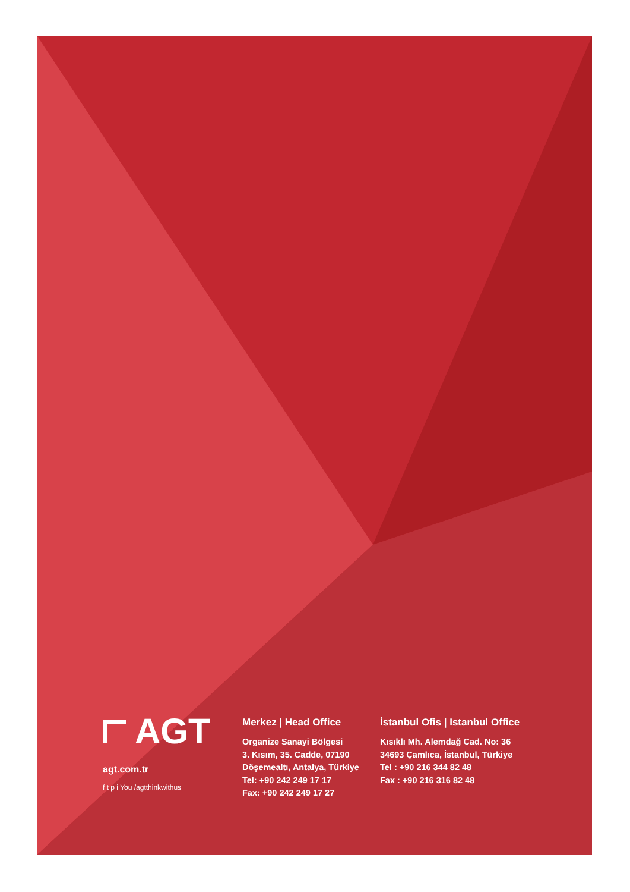AGT
agt.com.tr
f t p i You /agtthinkwithus
Merkez | Head Office
Organize Sanayi Bölgesi
3. Kısım, 35. Cadde, 07190
Döşemealtı, Antalya, Türkiye
Tel: +90 242 249 17 17
Fax: +90 242 249 17 27
İstanbul Ofis | Istanbul Office
Kısıklı Mh. Alemdağ Cad. No: 36
34693 Çamlıca, İstanbul, Türkiye
Tel : +90 216 344 82 48
Fax : +90 216 316 82 48